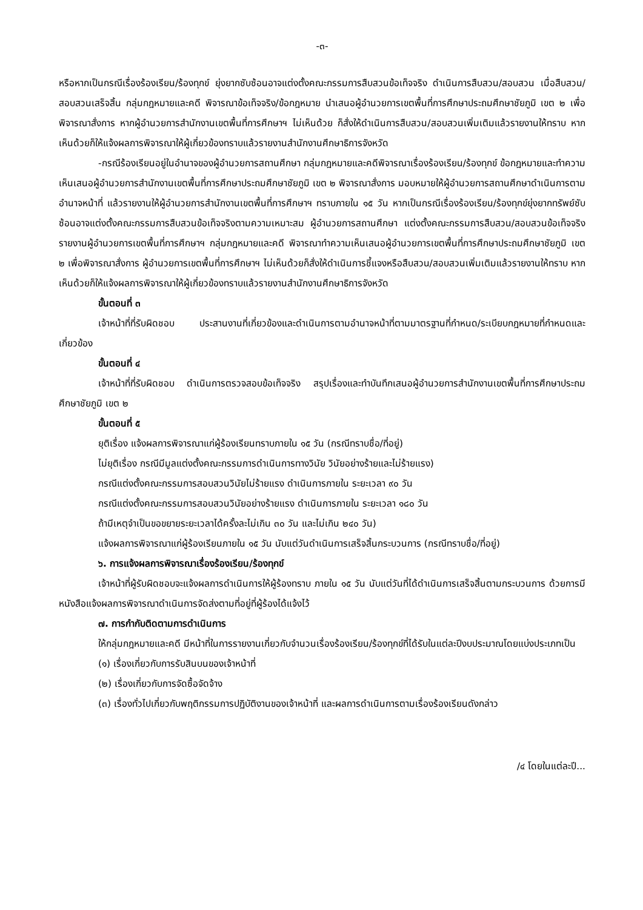-๓-
หรือหากเป็นกรณีเรื่องร้องเรียน/ร้องทุกข์ ยุ่งยากซับซ้อนอาจแต่งตั้งคณะกรรมการสืบสวนข้อเท็จจริง ดำเนินการสืบสวน/สอบสวน เมื่อสืบสวน/สอบสวนเสร็จสิ้น กลุ่มกฎหมายและคดี พิจารณาข้อเท็จจริง/ข้อกฎหมาย นำเสนอผู้อำนวยการเขตพื้นที่การศึกษาประถมศึกษาชัยภูมิ เขต ๒ เพื่อพิจารณาสั่งการ หากผู้อำนวยการสำนักงานเขตพื้นที่การศึกษาฯ ไม่เห็นด้วย ก็สั่งให้ดำเนินการสืบสวน/สอบสวนเพิ่มเติมแล้วรายงานให้ทราบ หากเห็นด้วยก็ให้แจ้งผลการพิจารณาให้ผู้เกี่ยวข้องทราบแล้วรายงานสำนักงานศึกษาธิการจังหวัด
-กรณีร้องเรียนอยู่ในอำนาจของผู้อำนวยการสถานศึกษา กลุ่มกฎหมายและคดีพิจารณาเรื่องร้องเรียน/ร้องทุกข์ ข้อกฎหมายและทำความเห็นเสนอผู้อำนวยการสำนักงานเขตพื้นที่การศึกษาประถมศึกษาชัยภูมิ เขต ๒ พิจารณาสั่งการ มอบหมายให้ผู้อำนวยการสถานศึกษาดำเนินการตามอำนาจหน้าที่ แล้วรายงานให้ผู้อำนวยการสำนักงานเขตพื้นที่การศึกษาฯ ทราบภายใน ๑๕ วัน หากเป็นกรณีเรื่องร้องเรียน/ร้องทุกข์ยุ่งยากทรัพย์ซับซ้อนอาจแต่งตั้งคณะกรรมการสืบสวนข้อเท็จจริงตามความเหมาะสม ผู้อำนวยการสถานศึกษา แต่งตั้งคณะกรรมการสืบสวน/สอบสวนข้อเท็จจริง รายงานผู้อำนวยการเขตพื้นที่การศึกษาฯ กลุ่มกฎหมายและคดี พิจารณาทำความเห็นเสนอผู้อำนวยการเขตพื้นที่การศึกษาประถมศึกษาชัยภูมิ เขต ๒ เพื่อพิจารณาสั่งการ ผู้อำนวยการเขตพื้นที่การศึกษาฯ ไม่เห็นด้วยก็สั่งให้ดำเนินการชี้แจงหรือสืบสวน/สอบสวนเพิ่มเติมแล้วรายงานให้ทราบ หากเห็นด้วยก็ให้แจ้งผลการพิจารณาให้ผู้เกี่ยวข้องทราบแล้วรายงานสำนักงานศึกษาธิการจังหวัด
ขั้นตอนที่ ๓
เจ้าหน้าที่ที่รับผิดชอบ ประสานงานที่เกี่ยวข้องและดำเนินการตามอำนาจหน้าที่ตามมาตรฐานที่กำหนด/ระเบียบกฎหมายที่กำหนดและเกี่ยวข้อง
ขั้นตอนที่ ๔
เจ้าหน้าที่ที่รับผิดชอบ ดำเนินการตรวจสอบข้อเท็จจริง สรุปเรื่องและทำบันทึกเสนอผู้อำนวยการสำนักงานเขตพื้นที่การศึกษาประถมศึกษาชัยภูมิ เขต ๒
ขั้นตอนที่ ๕
ยุติเรื่อง แจ้งผลการพิจารณาแก่ผู้ร้องเรียนทราบภายใน ๑๕ วัน (กรณีทราบชื่อ/ที่อยู่)
ไม่ยุติเรื่อง กรณีมีมูลแต่งตั้งคณะกรรมการดำเนินการทางวินัย วินัยอย่างร้ายและไม่ร้ายแรง)
กรณีแต่งตั้งคณะกรรมการสอบสวนวินัยไม่ร้ายแรง ดำเนินการภายใน ระยะเวลา ๙๐ วัน
กรณีแต่งตั้งคณะกรรมการสอบสวนวินัยอย่างร้ายแรง ดำเนินการภายใน ระยะเวลา ๑๘๐ วัน
ถ้ามีเหตุจำเป็นขอขยายระยะเวลาได้ครั้งละไม่เกิน ๓๐ วัน และไม่เกิน ๒๔๐ วัน)
แจ้งผลการพิจารณาแก่ผู้ร้องเรียนภายใน ๑๕ วัน นับแต่วันดำเนินการเสร็จสิ้นกระบวนการ (กรณีทราบชื่อ/ที่อยู่)
๖. การแจ้งผลการพิจารณาเรื่องร้องเรียน/ร้องทุกข์
เจ้าหน้าที่ผู้รับผิดชอบจะแจ้งผลการดำเนินการให้ผู้ร้องทราบ ภายใน ๑๕ วัน นับแต่วันที่ได้ดำเนินการเสร็จสิ้นตามกระบวนการ ด้วยการมีหนังสือแจ้งผลการพิจารณาดำเนินการจัดส่งตามที่อยู่ที่ผู้ร้องได้แจ้งไว้
๗. การกำกับติดตามการดำเนินการ
ให้กลุ่มกฎหมายและคดี มีหน้าที่ในการรายงานเกี่ยวกับจำนวนเรื่องร้องเรียน/ร้องทุกข์ที่ได้รับในแต่ละปีงบประมาณโดยแบ่งประเภทเป็น
(๑) เรื่องเกี่ยวกับการรับสินบนของเจ้าหน้าที่
(๒) เรื่องเกี่ยวกับการจัดซื้อจัดจ้าง
(๓) เรื่องทั่วไปเกี่ยวกับพฤติกรรมการปฏิบัติงานของเจ้าหน้าที่ และผลการดำเนินการตามเรื่องร้องเรียนดังกล่าว
/๔ โดยในแต่ละปี...